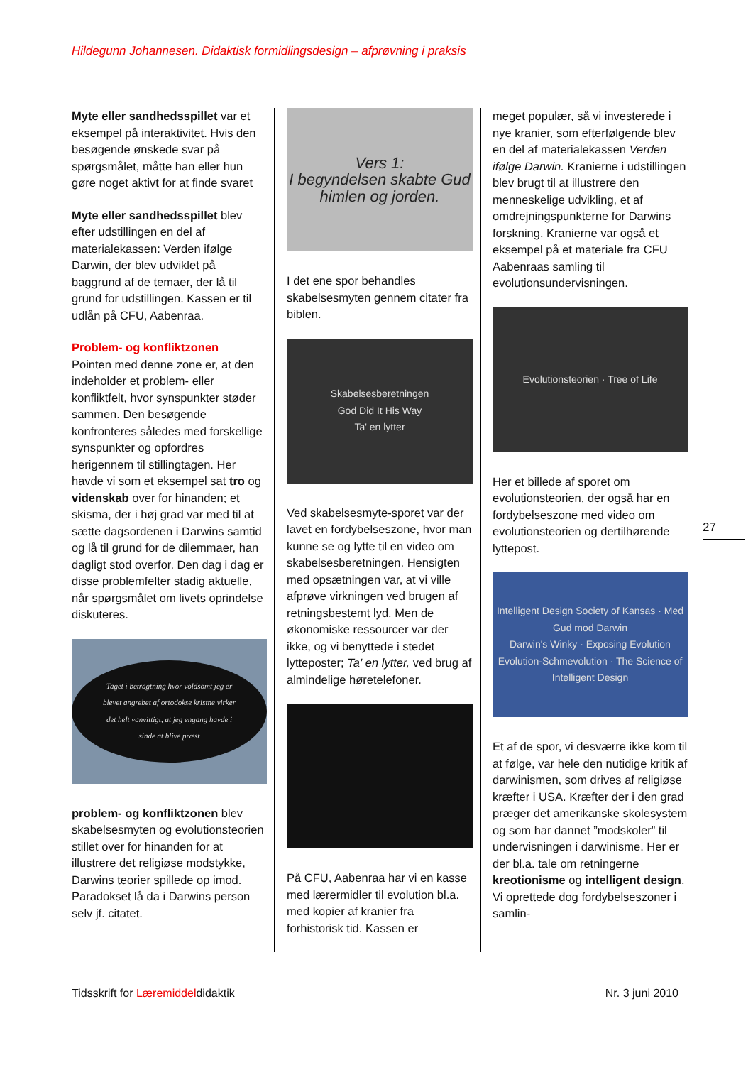Hildegunn Johannesen. Didaktisk formidlingsdesign – afprøvning i praksis
Myte eller sandhedsspillet var et eksempel på interaktivitet. Hvis den besøgende ønskede svar på spørgsmålet, måtte han eller hun gøre noget aktivt for at finde svaret
Myte eller sandhedsspillet blev efter udstillingen en del af materialekassen: Verden ifølge Darwin, der blev udviklet på baggrund af de temaer, der lå til grund for udstillingen. Kassen er til udlån på CFU, Aabenraa.
Problem- og konfliktzonen
Pointen med denne zone er, at den indeholder et problem- eller konfliktfelt, hvor synspunkter støder sammen. Den besøgende konfronteres således med forskellige synspunkter og opfordres herigennem til stillingtagen. Her havde vi som et eksempel sat tro og videnskab over for hinanden; et skisma, der i høj grad var med til at sætte dagsordenen i Darwins samtid og lå til grund for de dilemmaer, han dagligt stod overfor. Den dag i dag er disse problemfelter stadig aktuelle, når spørgsmålet om livets oprindelse diskuteres.
Taget i betragtning hvor voldsomt jeg er blevet angrebet af ortodokse kristne virker det helt vanvittigt, at jeg engang havde i sinde at blive præst
problem- og konfliktzonen blev skabelsesmyten og evolutionsteorien stillet over for hinanden for at illustrere det religiøse modstykke, Darwins teorier spillede op imod. Paradokset lå da i Darwins person selv jf. citatet.
Vers 1:
I begyndelsen skabte Gud himlen og jorden.
I det ene spor behandles skabelsesmyten gennem citater fra biblen.
Skabelsesberetningen
God Did It His Way
Ta' en lytter
Ved skabelsesmyte-sporet var der lavet en fordybelseszone, hvor man kunne se og lytte til en video om skabelsesberetningen. Hensigten med opsætningen var, at vi ville afprøve virkningen ved brugen af retningsbestemt lyd. Men de økonomiske ressourcer var der ikke, og vi benyttede i stedet lytteposter; Ta' en lytter, ved brug af almindelige høretelefoner.
På CFU, Aabenraa har vi en kasse med lærermidler til evolution bl.a. med kopier af kranier fra forhistorisk tid. Kassen er
meget populær, så vi investerede i nye kranier, som efterfølgende blev en del af materialekassen Verden ifølge Darwin. Kranierne i udstillingen blev brugt til at illustrere den menneskelige udvikling, et af omdrejningspunkterne for Darwins forskning. Kranierne var også et eksempel på et materiale fra CFU Aabenraas samling til evolutionsundervisningen.
Evolutionsteorien · Tree of Life
Her et billede af sporet om evolutionsteorien, der også har en fordybelseszone med video om evolutionsteorien og dertilhørende lyttepost.
Intelligent Design Society of Kansas · Med Gud mod Darwin
Darwin's Winky · Exposing Evolution
Evolution-Schmevolution · The Science of Intelligent Design
Et af de spor, vi desværre ikke kom til at følge, var hele den nutidige kritik af darwinismen, som drives af religiøse kræfter i USA. Kræfter der i den grad præger det amerikanske skolesystem og som har dannet ”modskoler” til undervisningen i darwinisme. Her er der bl.a. tale om retningerne kreotionisme og intelligent design. Vi oprettede dog fordybelseszoner i samlin-
27
Tidsskrift for Læremiddeldidaktik Nr. 3 juni 2010